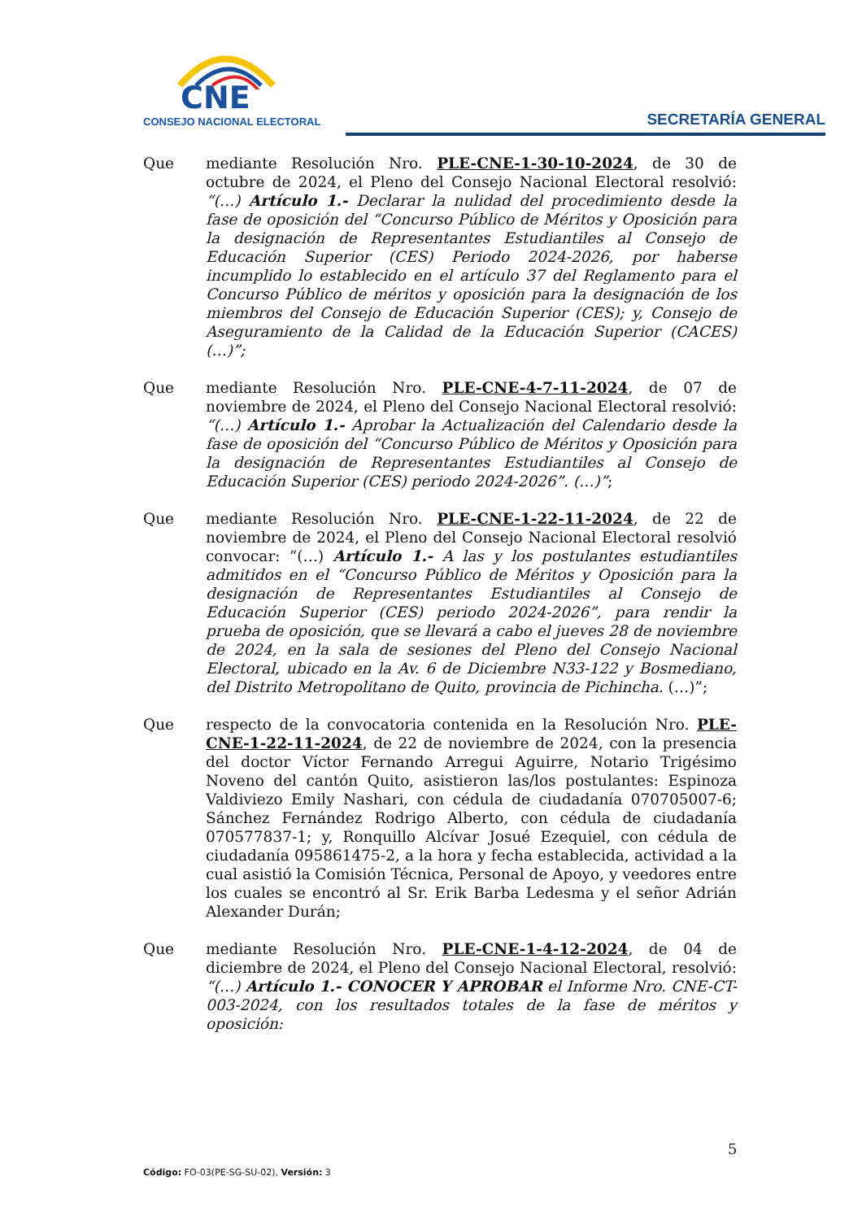CNE
CONSEJO NACIONAL ELECTORAL
SECRETARÍA GENERAL
Que mediante Resolución Nro. PLE-CNE-1-30-10-2024, de 30 de octubre de 2024, el Pleno del Consejo Nacional Electoral resolvió: “(…) Artículo 1.- Declarar la nulidad del procedimiento desde la fase de oposición del “Concurso Público de Méritos y Oposición para la designación de Representantes Estudiantiles al Consejo de Educación Superior (CES) Periodo 2024-2026, por haberse incumplido lo establecido en el artículo 37 del Reglamento para el Concurso Público de méritos y oposición para la designación de los miembros del Consejo de Educación Superior (CES); y, Consejo de Aseguramiento de la Calidad de la Educación Superior (CACES) (…)”;
Que mediante Resolución Nro. PLE-CNE-4-7-11-2024, de 07 de noviembre de 2024, el Pleno del Consejo Nacional Electoral resolvió: “(…) Artículo 1.- Aprobar la Actualización del Calendario desde la fase de oposición del “Concurso Público de Méritos y Oposición para la designación de Representantes Estudiantiles al Consejo de Educación Superior (CES) periodo 2024-2026”. (…)”;
Que mediante Resolución Nro. PLE-CNE-1-22-11-2024, de 22 de noviembre de 2024, el Pleno del Consejo Nacional Electoral resolvió convocar: “(…) Artículo 1.- A las y los postulantes estudiantiles admitidos en el “Concurso Público de Méritos y Oposición para la designación de Representantes Estudiantiles al Consejo de Educación Superior (CES) periodo 2024-2026”, para rendir la prueba de oposición, que se llevará a cabo el jueves 28 de noviembre de 2024, en la sala de sesiones del Pleno del Consejo Nacional Electoral, ubicado en la Av. 6 de Diciembre N33-122 y Bosmediano, del Distrito Metropolitano de Quito, provincia de Pichincha. (…)”;
Que respecto de la convocatoria contenida en la Resolución Nro. PLE-CNE-1-22-11-2024, de 22 de noviembre de 2024, con la presencia del doctor Víctor Fernando Arregui Aguirre, Notario Trigésimo Noveno del cantón Quito, asistieron las/los postulantes: Espinoza Valdiviezo Emily Nashari, con cédula de ciudadanía 070705007-6; Sánchez Fernández Rodrigo Alberto, con cédula de ciudadanía 070577837-1; y, Ronquillo Alcívar Josué Ezequiel, con cédula de ciudadanía 095861475-2, a la hora y fecha establecida, actividad a la cual asistió la Comisión Técnica, Personal de Apoyo, y veedores entre los cuales se encontró al Sr. Erik Barba Ledesma y el señor Adrián Alexander Durán;
Que mediante Resolución Nro. PLE-CNE-1-4-12-2024, de 04 de diciembre de 2024, el Pleno del Consejo Nacional Electoral, resolvió: “(…) Artículo 1.- CONOCER Y APROBAR el Informe Nro. CNE-CT-003-2024, con los resultados totales de la fase de méritos y oposición:
5
Código: FO-03(PE-SG-SU-02), Versión: 3